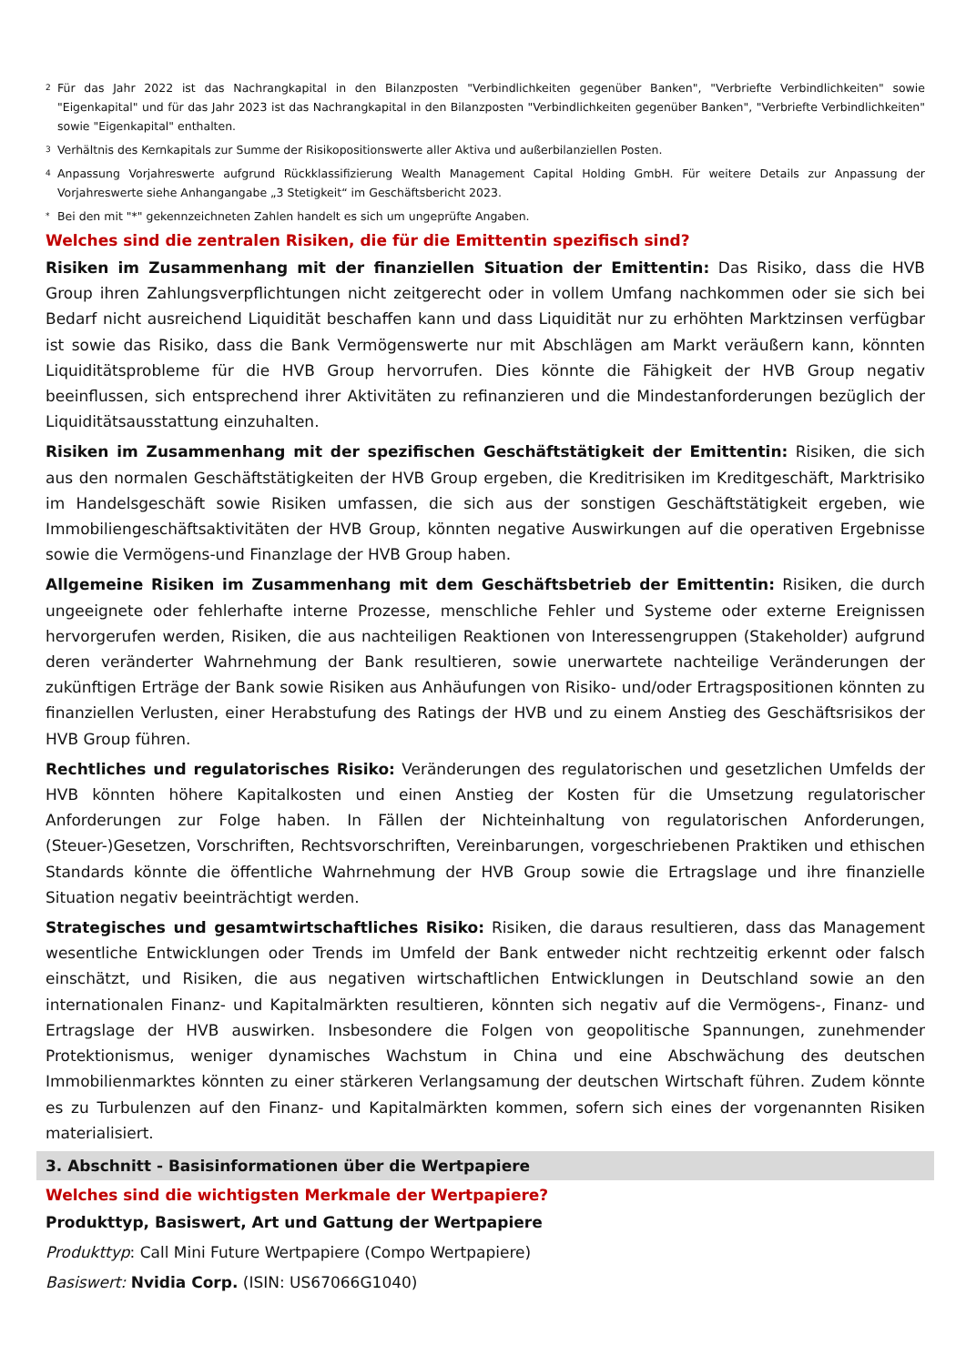<sup>2</sup> Für das Jahr 2022 ist das Nachrangkapital in den Bilanzposten "Verbindlichkeiten gegenüber Banken", "Verbriefte Verbindlichkeiten" sowie "Eigenkapital" und für das Jahr 2023 ist das Nachrangkapital in den Bilanzposten "Verbindlichkeiten gegenüber Banken", "Verbriefte Verbindlichkeiten" sowie "Eigenkapital" enthalten.
<sup>3</sup> Verhältnis des Kernkapitals zur Summe der Risikopositionswerte aller Aktiva und außerbilanziellen Posten.
<sup>4</sup> Anpassung Vorjahreswerte aufgrund Rückklassifizierung Wealth Management Capital Holding GmbH. Für weitere Details zur Anpassung der Vorjahreswerte siehe Anhangangabe „3 Stetigkeit“ im Geschäftsbericht 2023.
<sup>*</sup> Bei den mit "*" gekennzeichneten Zahlen handelt es sich um ungeprüfte Angaben.
Welches sind die zentralen Risiken, die für die Emittentin spezifisch sind?
Risiken im Zusammenhang mit der finanziellen Situation der Emittentin: Das Risiko, dass die HVB Group ihren Zahlungsverpflichtungen nicht zeitgerecht oder in vollem Umfang nachkommen oder sie sich bei Bedarf nicht ausreichend Liquidität beschaffen kann und dass Liquidität nur zu erhöhten Marktzinsen verfügbar ist sowie das Risiko, dass die Bank Vermögenswerte nur mit Abschlägen am Markt veräußern kann, könnten Liquiditätsprobleme für die HVB Group hervorrufen. Dies könnte die Fähigkeit der HVB Group negativ beeinflussen, sich entsprechend ihrer Aktivitäten zu refinanzieren und die Mindestanforderungen bezüglich der Liquiditätsausstattung einzuhalten.
Risiken im Zusammenhang mit der spezifischen Geschäftstätigkeit der Emittentin: Risiken, die sich aus den normalen Geschäftstätigkeiten der HVB Group ergeben, die Kreditrisiken im Kreditgeschäft, Marktrisiko im Handelsgeschäft sowie Risiken umfassen, die sich aus der sonstigen Geschäftstätigkeit ergeben, wie Immobiliengeschäftsaktivitäten der HVB Group, könnten negative Auswirkungen auf die operativen Ergebnisse sowie die Vermögens-und Finanzlage der HVB Group haben.
Allgemeine Risiken im Zusammenhang mit dem Geschäftsbetrieb der Emittentin: Risiken, die durch ungeeignete oder fehlerhafte interne Prozesse, menschliche Fehler und Systeme oder externe Ereignissen hervorgerufen werden, Risiken, die aus nachteiligen Reaktionen von Interessengruppen (Stakeholder) aufgrund deren veränderter Wahrnehmung der Bank resultieren, sowie unerwartete nachteilige Veränderungen der zukünftigen Erträge der Bank sowie Risiken aus Anhäufungen von Risiko- und/oder Ertragspositionen könnten zu finanziellen Verlusten, einer Herabstufung des Ratings der HVB und zu einem Anstieg des Geschäftsrisikos der HVB Group führen.
Rechtliches und regulatorisches Risiko: Veränderungen des regulatorischen und gesetzlichen Umfelds der HVB könnten höhere Kapitalkosten und einen Anstieg der Kosten für die Umsetzung regulatorischer Anforderungen zur Folge haben. In Fällen der Nichteinhaltung von regulatorischen Anforderungen, (Steuer-)Gesetzen, Vorschriften, Rechtsvorschriften, Vereinbarungen, vorgeschriebenen Praktiken und ethischen Standards könnte die öffentliche Wahrnehmung der HVB Group sowie die Ertragslage und ihre finanzielle Situation negativ beeinträchtigt werden.
Strategisches und gesamtwirtschaftliches Risiko: Risiken, die daraus resultieren, dass das Management wesentliche Entwicklungen oder Trends im Umfeld der Bank entweder nicht rechtzeitig erkennt oder falsch einschätzt, und Risiken, die aus negativen wirtschaftlichen Entwicklungen in Deutschland sowie an den internationalen Finanz- und Kapitalmärkten resultieren, könnten sich negativ auf die Vermögens-, Finanz- und Ertragslage der HVB auswirken. Insbesondere die Folgen von geopolitische Spannungen, zunehmender Protektionismus, weniger dynamisches Wachstum in China und eine Abschwächung des deutschen Immobilienmarktes könnten zu einer stärkeren Verlangsamung der deutschen Wirtschaft führen. Zudem könnte es zu Turbulenzen auf den Finanz- und Kapitalmärkten kommen, sofern sich eines der vorgenannten Risiken materialisiert.
3. Abschnitt - Basisinformationen über die Wertpapiere
Welches sind die wichtigsten Merkmale der Wertpapiere?
Produkttyp, Basiswert, Art und Gattung der Wertpapiere
Produkttyp: Call Mini Future Wertpapiere (Compo Wertpapiere)
Basiswert: Nvidia Corp. (ISIN: US67066G1040)